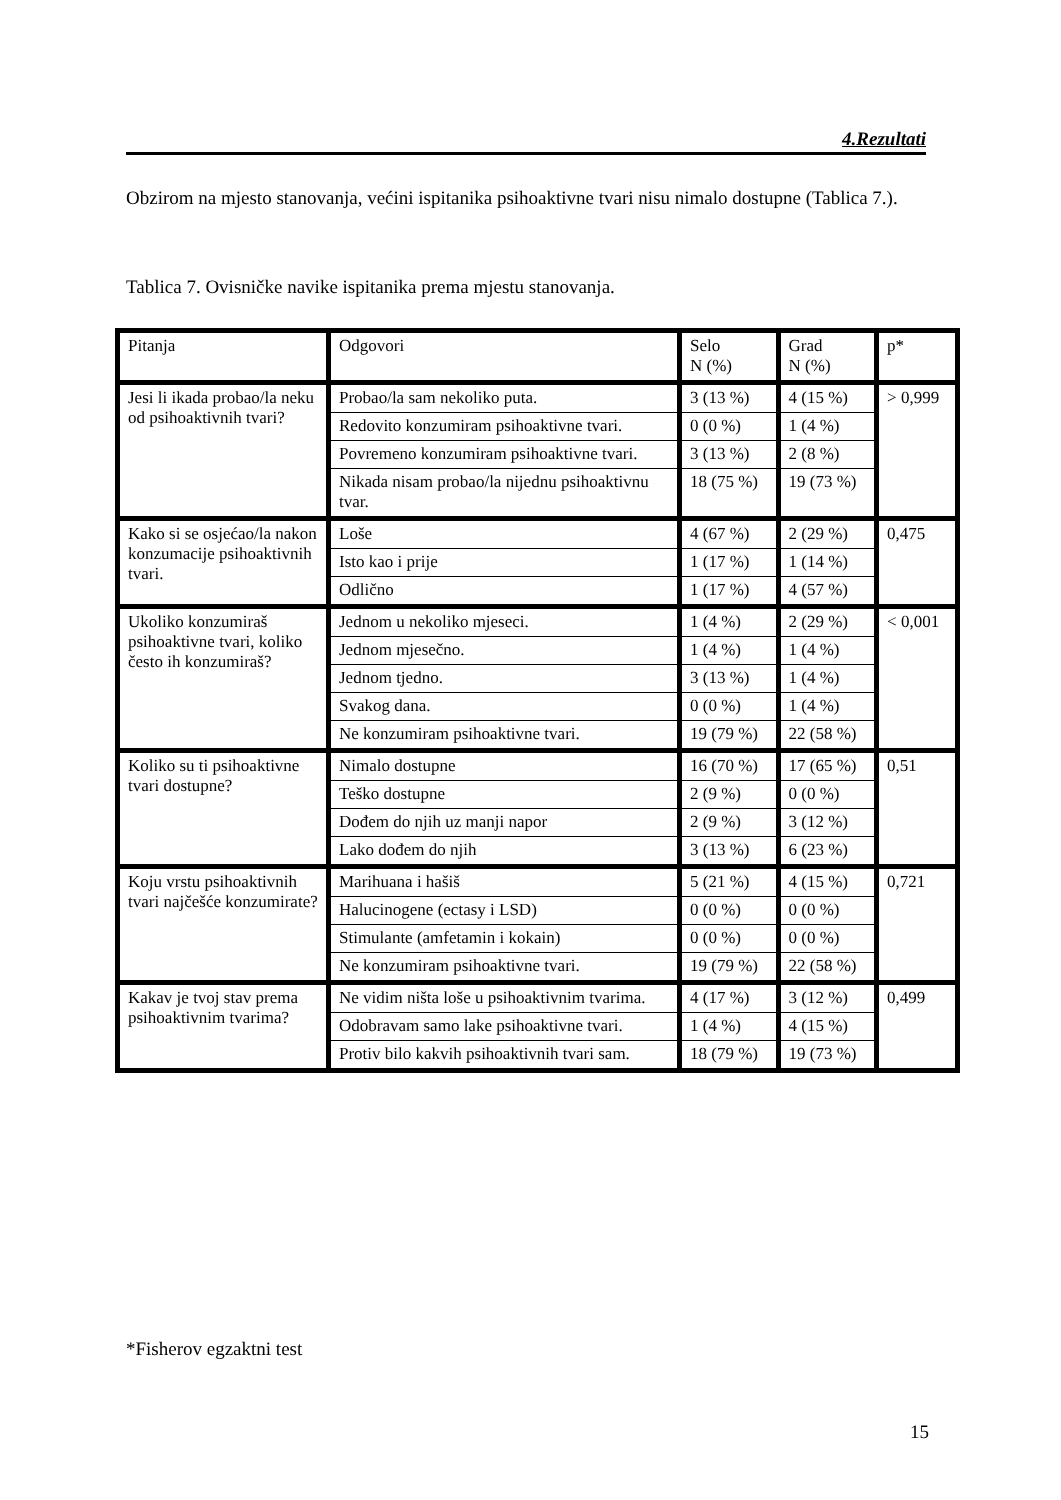4.Rezultati
Obzirom na mjesto stanovanja, većini ispitanika psihoaktivne tvari nisu nimalo dostupne (Tablica 7.).
Tablica 7. Ovisničke navike ispitanika prema mjestu stanovanja.
| Pitanja | Odgovori | Selo N (%) | Grad N (%) | p* |
| Jesi li ikada probao/la neku od psihoaktivnih tvari? | Probao/la sam nekoliko puta. | 3 (13 %) | 4 (15 %) | > 0,999 |
| | Redovito konzumiram psihoaktivne tvari. | 0 (0 %) | 1 (4 %) | |
| | Povremeno konzumiram psihoaktivne tvari. | 3 (13 %) | 2 (8 %) | |
| | Nikada nisam probao/la nijednu psihoaktivnu tvar. | 18 (75 %) | 19 (73 %) | |
| Kako si se osjećao/la nakon konzumacije psihoaktivnih tvari. | Loše | 4 (67 %) | 2 (29 %) | 0,475 |
| | Isto kao i prije | 1 (17 %) | 1 (14 %) | |
| | Odlično | 1 (17 %) | 4 (57 %) | |
| Ukoliko konzumiraš psihoaktivne tvari, koliko često ih konzumiraš? | Jednom u nekoliko mjeseci. | 1 (4 %) | 2 (29 %) | < 0,001 |
| | Jednom mjesečno. | 1 (4 %) | 1 (4 %) | |
| | Jednom tjedno. | 3 (13 %) | 1 (4 %) | |
| | Svakog dana. | 0 (0 %) | 1 (4 %) | |
| | Ne konzumiram psihoaktivne tvari. | 19 (79 %) | 22 (58 %) | |
| Koliko su ti psihoaktivne tvari dostupne? | Nimalo dostupne | 16 (70 %) | 17 (65 %) | 0,51 |
| | Teško dostupne | 2 (9 %) | 0 (0 %) | |
| | Dođem do njih uz manji napor | 2 (9 %) | 3 (12 %) | |
| | Lako dođem do njih | 3 (13 %) | 6 (23 %) | |
| Koju vrstu psihoaktivnih tvari najčešće konzumirate? | Marihuana i hašiš | 5 (21 %) | 4 (15 %) | 0,721 |
| | Halucinogene (ectasy i LSD) | 0 (0 %) | 0 (0 %) | |
| | Stimulante (amfetamin i kokain) | 0 (0 %) | 0 (0 %) | |
| | Ne konzumiram psihoaktivne tvari. | 19 (79 %) | 22 (58 %) | |
| Kakav je tvoj stav prema psihoaktivnim tvarima? | Ne vidim ništa loše u psihoaktivnim tvarima. | 4 (17 %) | 3 (12 %) | 0,499 |
| | Odobravam samo lake psihoaktivne tvari. | 1 (4 %) | 4 (15 %) | |
| | Protiv bilo kakvih psihoaktivnih tvari sam. | 18 (79 %) | 19 (73 %) | |
*Fisherov egzaktni test
15